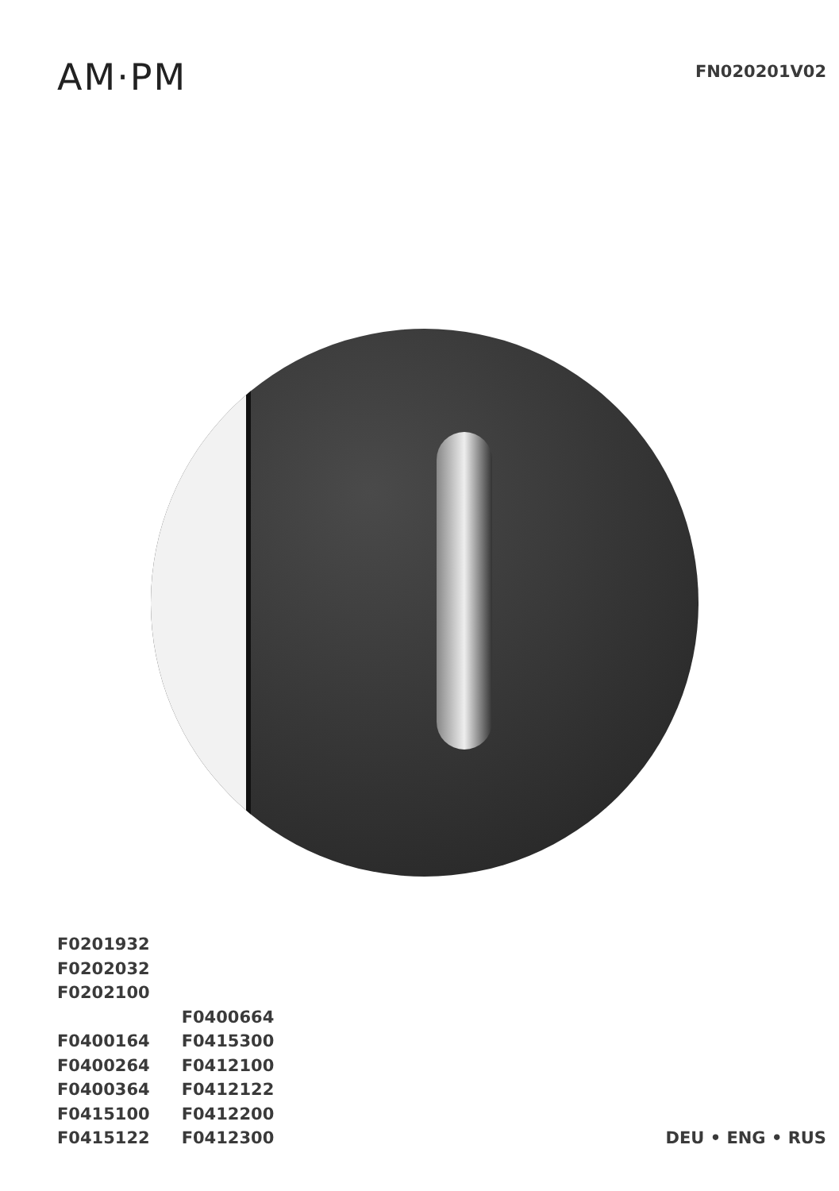AM·PM
FN020201V02
F0201932
F0202032
F0202100
F0400164
F0400264
F0400364
F0415100
F0415122
F0400664
F0415300
F0412100
F0412122
F0412200
F0412300
DEU • ENG • RUS